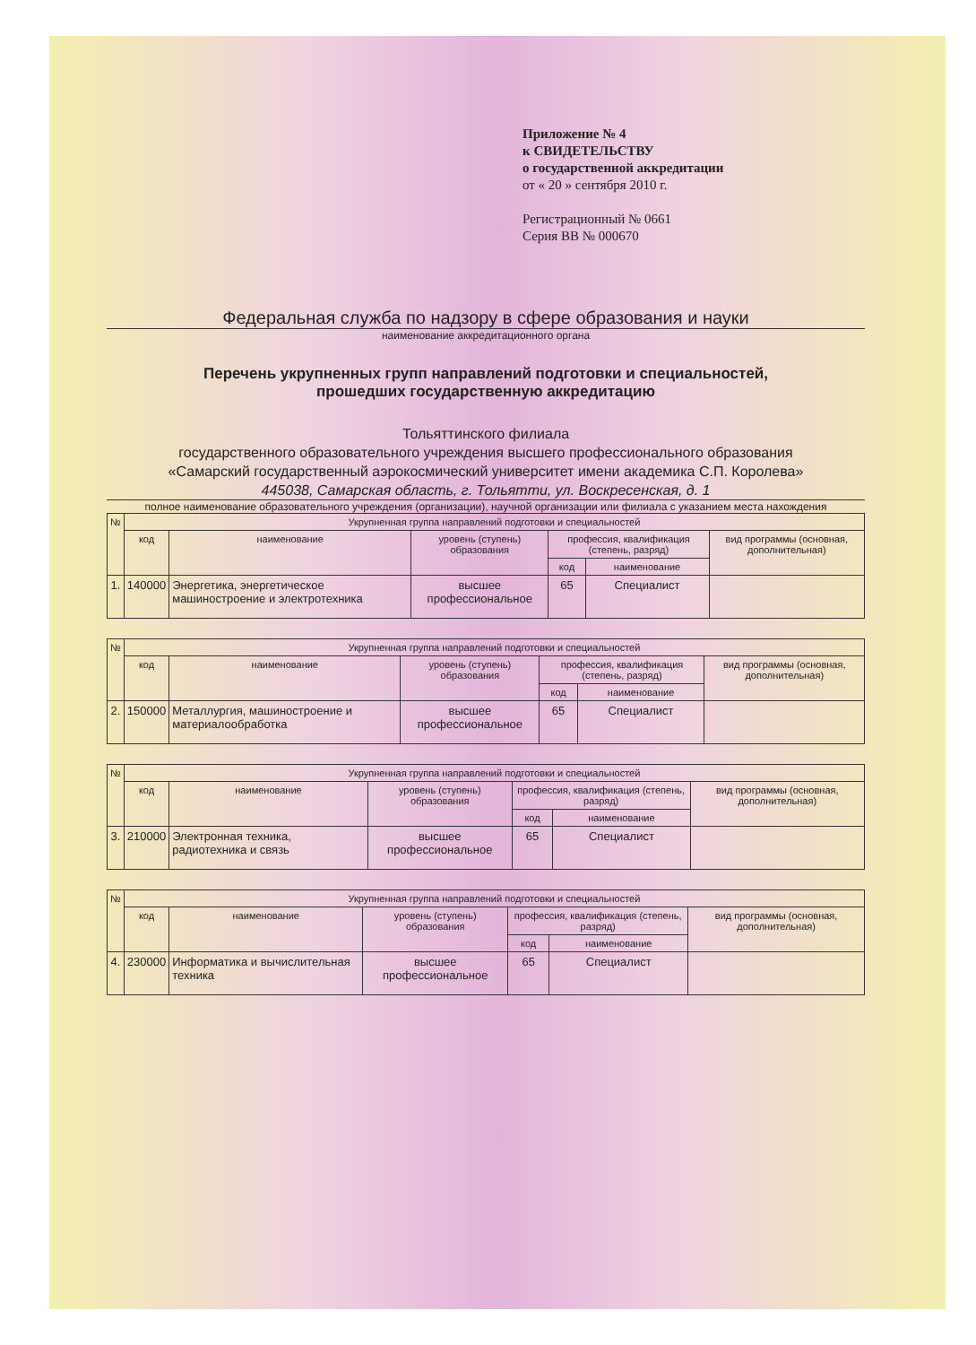Приложение № 4
к СВИДЕТЕЛЬСТВУ
о государственной аккредитации
от « 20 » сентября 2010 г.
Регистрационный № 0661
Серия ВВ № 000670
Федеральная служба по надзору в сфере образования и науки
наименование аккредитационного органа
Перечень укрупненных групп направлений подготовки и специальностей,
прошедших государственную аккредитацию
Тольяттинского филиала
государственного образовательного учреждения высшего профессионального образования
«Самарский государственный аэрокосмический университет имени академика С.П. Королева»
445038, Самарская область, г. Тольятти, ул. Воскресенская, д. 1
полное наименование образовательного учреждения (организации), научной организации или филиала с указанием места нахождения
| № | Укрупненная группа направлений подготовки и специальностей | | | | | |
| --- | --- | --- | --- | --- | --- | --- |
| | код | наименование | уровень (ступень) образования | профессия, квалификация (степень, разряд) | | вид программы (основная, дополнительная) |
| | | | | код | наименование | |
| 1. | 140000 | Энергетика, энергетическое машиностроение и электротехника | высшее профессиональное | 65 | Специалист | |
| № | Укрупненная группа направлений подготовки и специальностей | | | | | |
| --- | --- | --- | --- | --- | --- | --- |
| | код | наименование | уровень (ступень) образования | профессия, квалификация (степень, разряд) | | вид программы (основная, дополнительная) |
| | | | | код | наименование | |
| 2. | 150000 | Металлургия, машиностроение и материалообработка | высшее профессиональное | 65 | Специалист | |
| № | Укрупненная группа направлений подготовки и специальностей | | | | | |
| --- | --- | --- | --- | --- | --- | --- |
| | код | наименование | уровень (ступень) образования | профессия, квалификация (степень, разряд) | | вид программы (основная, дополнительная) |
| | | | | код | наименование | |
| 3. | 210000 | Электронная техника, радиотехника и связь | высшее профессиональное | 65 | Специалист | |
| № | Укрупненная группа направлений подготовки и специальностей | | | | | |
| --- | --- | --- | --- | --- | --- | --- |
| | код | наименование | уровень (ступень) образования | профессия, квалификация (степень, разряд) | | вид программы (основная, дополнительная) |
| | | | | код | наименование | |
| 4. | 230000 | Информатика и вычислительная техника | высшее профессиональное | 65 | Специалист | |